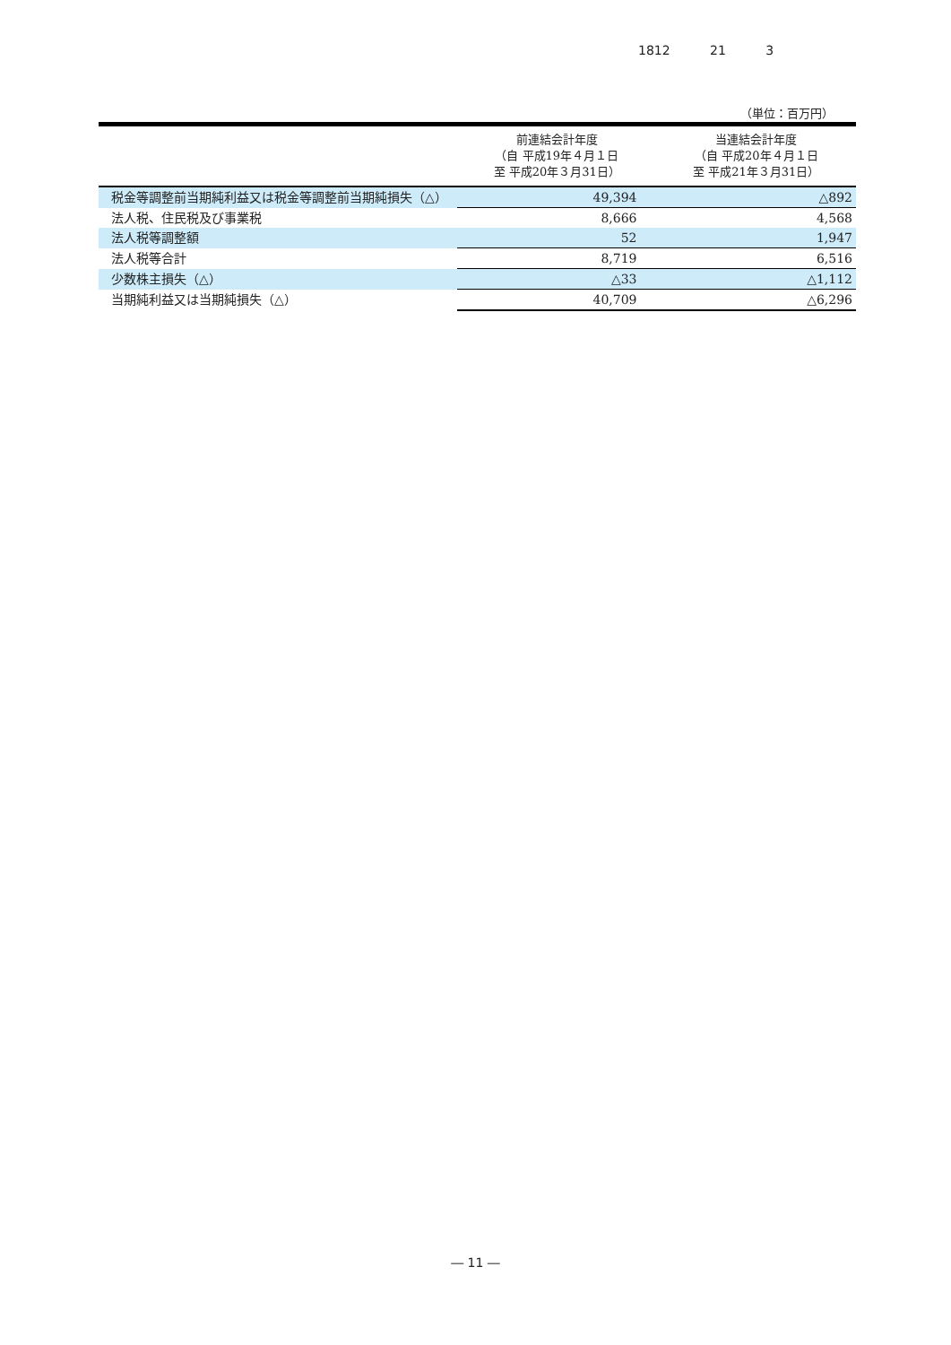1812 21 3
（単位：百万円）
| | 前連結会計年度 （自 平成19年４月１日 至 平成20年３月31日） | 当連結会計年度 （自 平成20年４月１日 至 平成21年３月31日） |
| --- | --- | --- |
| 税金等調整前当期純利益又は税金等調整前当期純損失（△） | 49,394 | △892 |
| 法人税、住民税及び事業税 | 8,666 | 4,568 |
| 法人税等調整額 | 52 | 1,947 |
| 法人税等合計 | 8,719 | 6,516 |
| 少数株主損失（△） | △33 | △1,112 |
| 当期純利益又は当期純損失（△） | 40,709 | △6,296 |
― 11 ―